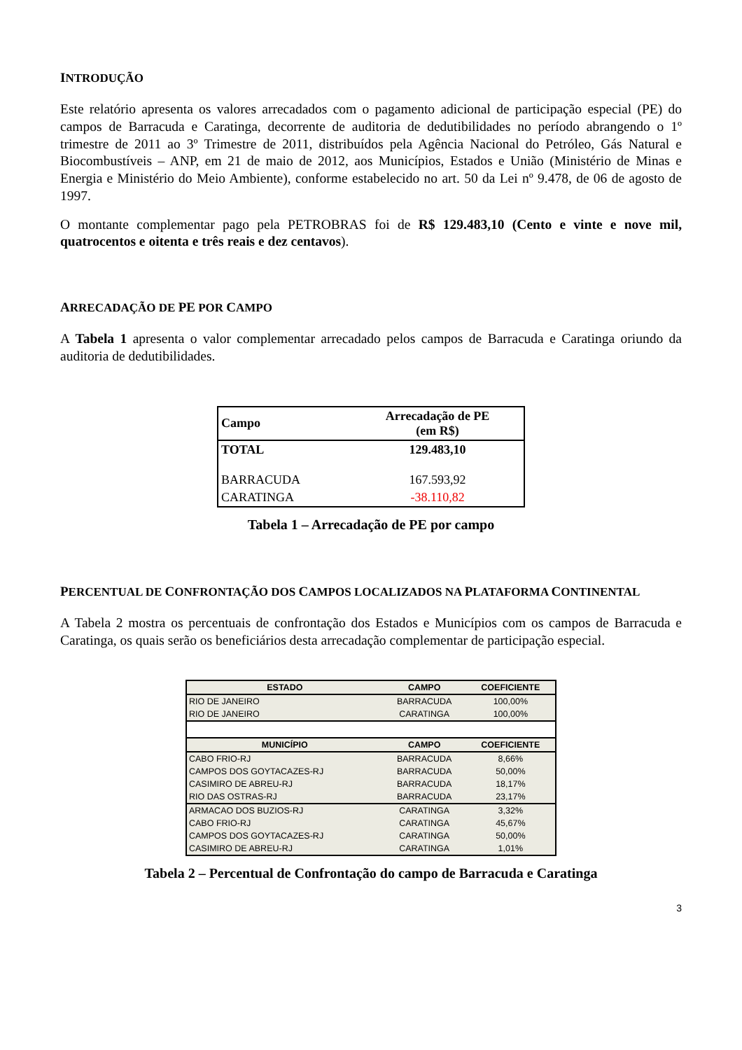INTRODUÇÃO
Este relatório apresenta os valores arrecadados com o pagamento adicional de participação especial (PE) do campos de Barracuda e Caratinga, decorrente de auditoria de dedutibilidades no período abrangendo o 1º trimestre de 2011 ao 3º Trimestre de 2011, distribuídos pela Agência Nacional do Petróleo, Gás Natural e Biocombustíveis – ANP, em 21 de maio de 2012, aos Municípios, Estados e União (Ministério de Minas e Energia e Ministério do Meio Ambiente), conforme estabelecido no art. 50 da Lei nº 9.478, de 06 de agosto de 1997.
O montante complementar pago pela PETROBRAS foi de R$ 129.483,10 (Cento e vinte e nove mil, quatrocentos e oitenta e três reais e dez centavos).
ARRECADAÇÃO DE PE POR CAMPO
A Tabela 1 apresenta o valor complementar arrecadado pelos campos de Barracuda e Caratinga oriundo da auditoria de dedutibilidades.
| Campo | Arrecadação de PE (em R$) |
| --- | --- |
| TOTAL | 129.483,10 |
| BARRACUDA | 167.593,92 |
| CARATINGA | -38.110,82 |
Tabela 1 – Arrecadação de PE por campo
PERCENTUAL DE CONFRONTAÇÃO DOS CAMPOS LOCALIZADOS NA PLATAFORMA CONTINENTAL
A Tabela 2 mostra os percentuais de confrontação dos Estados e Municípios com os campos de Barracuda e Caratinga, os quais serão os beneficiários desta arrecadação complementar de participação especial.
| ESTADO | CAMPO | COEFICIENTE |
| --- | --- | --- |
| RIO DE JANEIRO | BARRACUDA | 100,00% |
| RIO DE JANEIRO | CARATINGA | 100,00% |
| MUNICÍPIO | CAMPO | COEFICIENTE |
| CABO FRIO-RJ | BARRACUDA | 8,66% |
| CAMPOS DOS GOYTACAZES-RJ | BARRACUDA | 50,00% |
| CASIMIRO DE ABREU-RJ | BARRACUDA | 18,17% |
| RIO DAS OSTRAS-RJ | BARRACUDA | 23,17% |
| ARMACAO DOS BUZIOS-RJ | CARATINGA | 3,32% |
| CABO FRIO-RJ | CARATINGA | 45,67% |
| CAMPOS DOS GOYTACAZES-RJ | CARATINGA | 50,00% |
| CASIMIRO DE ABREU-RJ | CARATINGA | 1,01% |
Tabela 2 – Percentual de Confrontação do campo de Barracuda e Caratinga
3